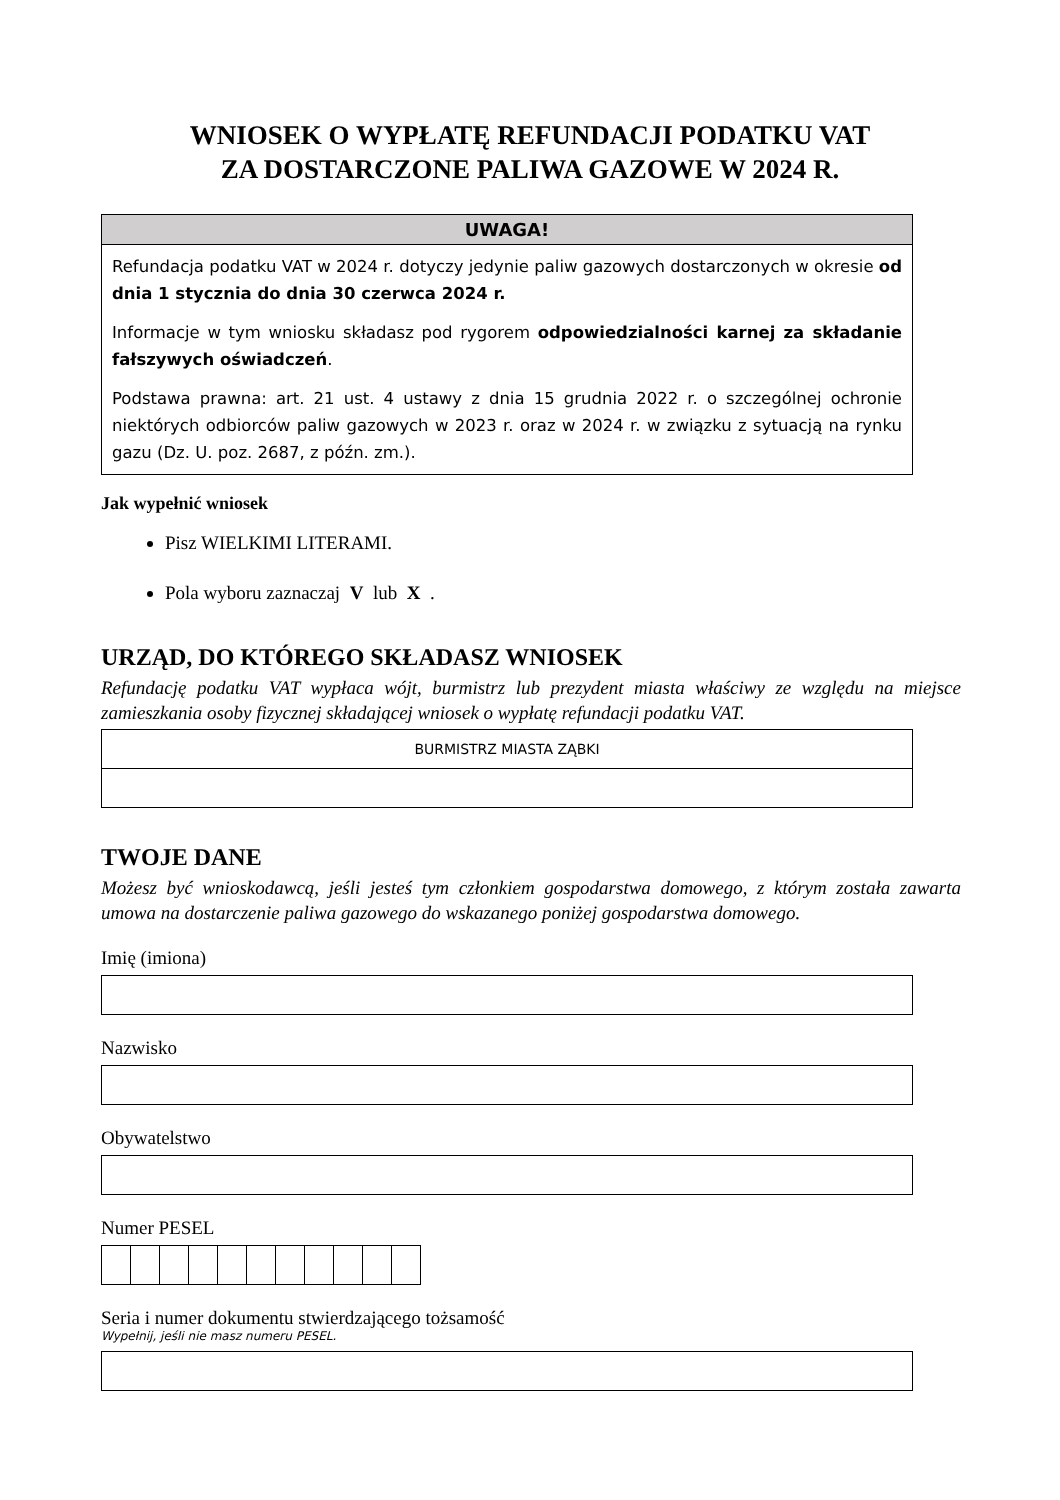WNIOSEK O WYPŁATĘ REFUNDACJI PODATKU VAT
ZA DOSTARCZONE PALIWA GAZOWE W 2024 R.
UWAGA!
Refundacja podatku VAT w 2024 r. dotyczy jedynie paliw gazowych dostarczonych w okresie od dnia 1 stycznia do dnia 30 czerwca 2024 r.
Informacje w tym wniosku składasz pod rygorem odpowiedzialności karnej za składanie fałszywych oświadczeń.
Podstawa prawna: art. 21 ust. 4 ustawy z dnia 15 grudnia 2022 r. o szczególnej ochronie niektórych odbiorców paliw gazowych w 2023 r. oraz w 2024 r. w związku z sytuacją na rynku gazu (Dz. U. poz. 2687, z późn. zm.).
Jak wypełnić wniosek
Pisz WIELKIMI LITERAMI.
Pola wyboru zaznaczaj V lub X .
URZĄD, DO KTÓREGO SKŁADASZ WNIOSEK
Refundację podatku VAT wypłaca wójt, burmistrz lub prezydent miasta właściwy ze względu na miejsce zamieszkania osoby fizycznej składającej wniosek o wypłatę refundacji podatku VAT.
BURMISTRZ MIASTA ZĄBKI
TWOJE DANE
Możesz być wnioskodawcą, jeśli jesteś tym członkiem gospodarstwa domowego, z którym została zawarta umowa na dostarczenie paliwa gazowego do wskazanego poniżej gospodarstwa domowego.
Imię (imiona)
Nazwisko
Obywatelstwo
Numer PESEL
Seria i numer dokumentu stwierdzającego tożsamość
Wypełnij, jeśli nie masz numeru PESEL.